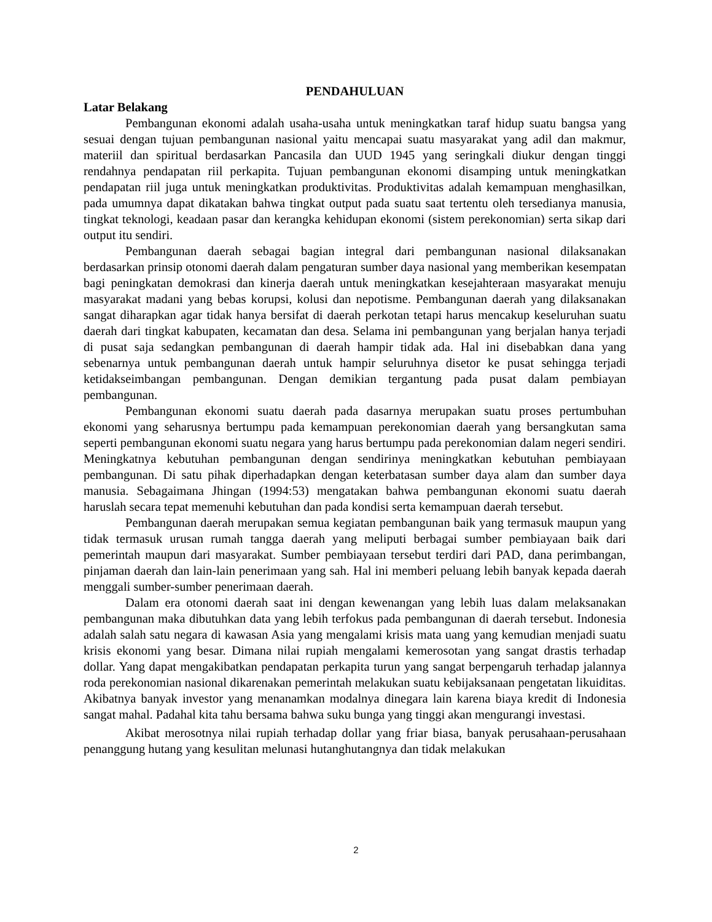PENDAHULUAN
Latar Belakang
Pembangunan ekonomi adalah usaha-usaha untuk meningkatkan taraf hidup suatu bangsa yang sesuai dengan tujuan pembangunan nasional yaitu mencapai suatu masyarakat yang adil dan makmur, materiil dan spiritual berdasarkan Pancasila dan UUD 1945 yang seringkali diukur dengan tinggi rendahnya pendapatan riil perkapita. Tujuan pembangunan ekonomi disamping untuk meningkatkan pendapatan riil juga untuk meningkatkan produktivitas. Produktivitas adalah kemampuan menghasilkan, pada umumnya dapat dikatakan bahwa tingkat output pada suatu saat tertentu oleh tersedianya manusia, tingkat teknologi, keadaan pasar dan kerangka kehidupan ekonomi (sistem perekonomian) serta sikap dari output itu sendiri.
Pembangunan daerah sebagai bagian integral dari pembangunan nasional dilaksanakan berdasarkan prinsip otonomi daerah dalam pengaturan sumber daya nasional yang memberikan kesempatan bagi peningkatan demokrasi dan kinerja daerah untuk meningkatkan kesejahteraan masyarakat menuju masyarakat madani yang bebas korupsi, kolusi dan nepotisme. Pembangunan daerah yang dilaksanakan sangat diharapkan agar tidak hanya bersifat di daerah perkotan tetapi harus mencakup keseluruhan suatu daerah dari tingkat kabupaten, kecamatan dan desa. Selama ini pembangunan yang berjalan hanya terjadi di pusat saja sedangkan pembangunan di daerah hampir tidak ada. Hal ini disebabkan dana yang sebenarnya untuk pembangunan daerah untuk hampir seluruhnya disetor ke pusat sehingga terjadi ketidakseimbangan pembangunan. Dengan demikian tergantung pada pusat dalam pembiayan pembangunan.
Pembangunan ekonomi suatu daerah pada dasarnya merupakan suatu proses pertumbuhan ekonomi yang seharusnya bertumpu pada kemampuan perekonomian daerah yang bersangkutan sama seperti pembangunan ekonomi suatu negara yang harus bertumpu pada perekonomian dalam negeri sendiri. Meningkatnya kebutuhan pembangunan dengan sendirinya meningkatkan kebutuhan pembiayaan pembangunan. Di satu pihak diperhadapkan dengan keterbatasan sumber daya alam dan sumber daya manusia. Sebagaimana Jhingan (1994:53) mengatakan bahwa pembangunan ekonomi suatu daerah haruslah secara tepat memenuhi kebutuhan dan pada kondisi serta kemampuan daerah tersebut.
Pembangunan daerah merupakan semua kegiatan pembangunan baik yang termasuk maupun yang tidak termasuk urusan rumah tangga daerah yang meliputi berbagai sumber pembiayaan baik dari pemerintah maupun dari masyarakat. Sumber pembiayaan tersebut terdiri dari PAD, dana perimbangan, pinjaman daerah dan lain-lain penerimaan yang sah. Hal ini memberi peluang lebih banyak kepada daerah menggali sumber-sumber penerimaan daerah.
Dalam era otonomi daerah saat ini dengan kewenangan yang lebih luas dalam melaksanakan pembangunan maka dibutuhkan data yang lebih terfokus pada pembangunan di daerah tersebut. Indonesia adalah salah satu negara di kawasan Asia yang mengalami krisis mata uang yang kemudian menjadi suatu krisis ekonomi yang besar. Dimana nilai rupiah mengalami kemerosotan yang sangat drastis terhadap dollar. Yang dapat mengakibatkan pendapatan perkapita turun yang sangat berpengaruh terhadap jalannya roda perekonomian nasional dikarenakan pemerintah melakukan suatu kebijaksanaan pengetatan likuiditas. Akibatnya banyak investor yang menanamkan modalnya dinegara lain karena biaya kredit di Indonesia sangat mahal. Padahal kita tahu bersama bahwa suku bunga yang tinggi akan mengurangi investasi.
Akibat merosotnya nilai rupiah terhadap dollar yang friar biasa, banyak perusahaan-perusahaan penanggung hutang yang kesulitan melunasi hutanghutangnya dan tidak melakukan
2